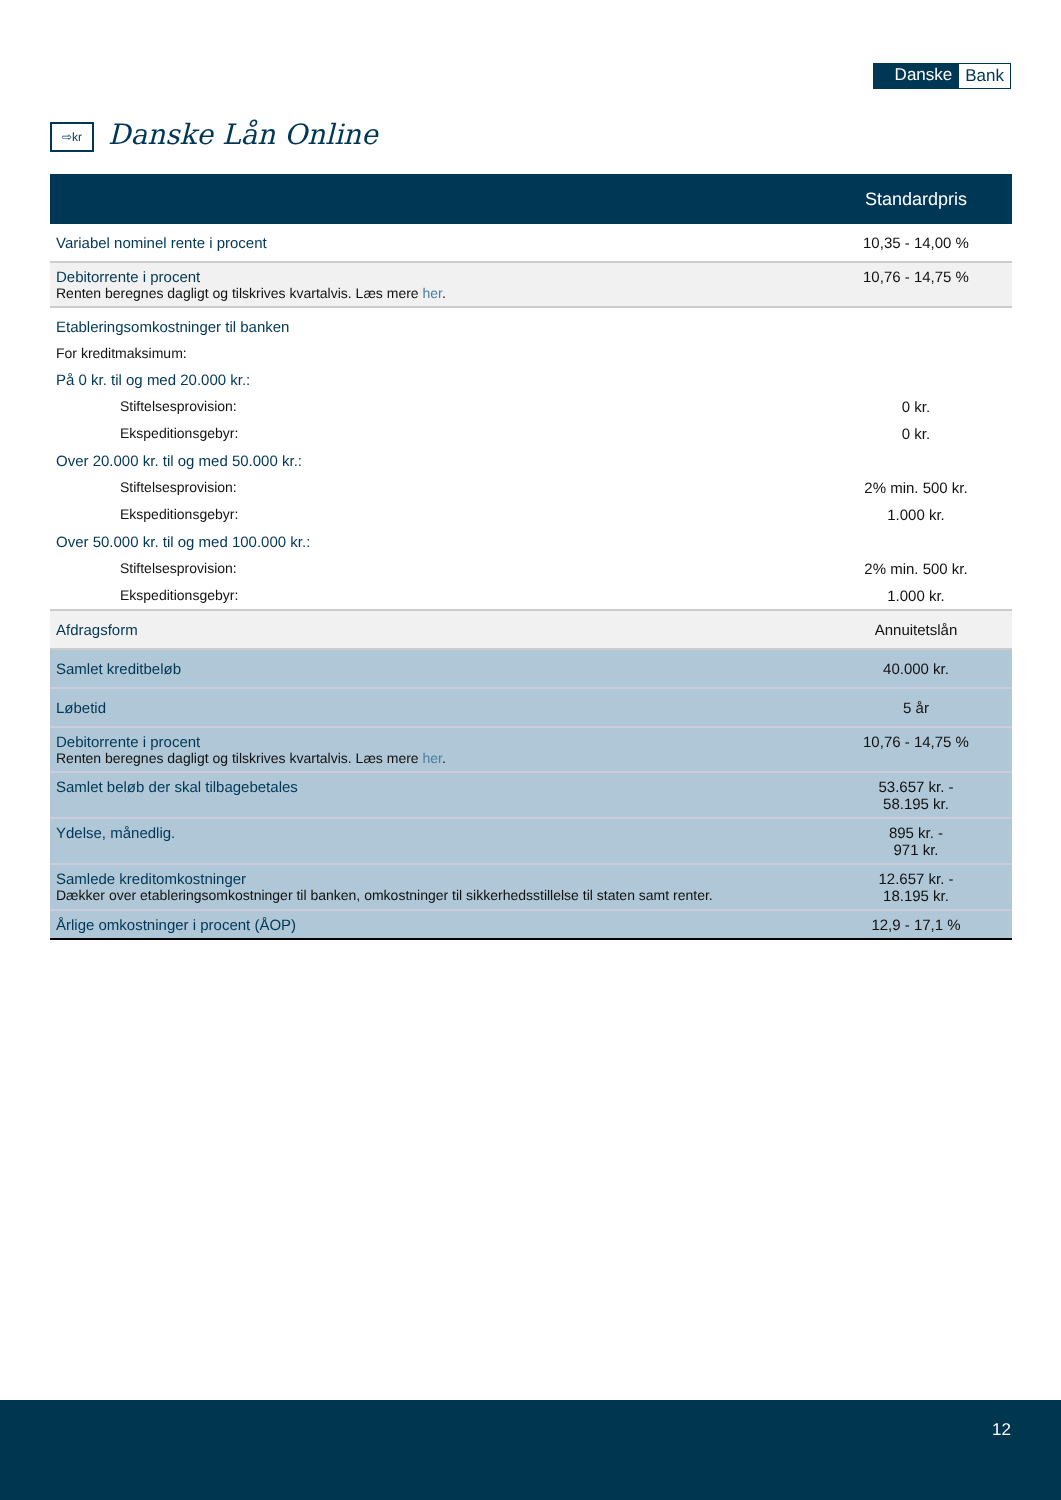Danske Bank
⇨kr Danske Lån Online
| | Standardpris |
| --- | --- |
| Variabel nominel rente i procent | 10,35 - 14,00 % |
| Debitorrente i procent Renten beregnes dagligt og tilskrives kvartalvis. Læs mere her . | 10,76 - 14,75 % |
| Etableringsomkostninger til banken | |
| For kreditmaksimum: | |
| På 0 kr. til og med 20.000 kr.: | |
| Stiftelsesprovision: | 0 kr. |
| Ekspeditionsgebyr: | 0 kr. |
| Over 20.000 kr. til og med 50.000 kr.: | |
| Stiftelsesprovision: | 2% min. 500 kr. |
| Ekspeditionsgebyr: | 1.000 kr. |
| Over 50.000 kr. til og med 100.000 kr.: | |
| Stiftelsesprovision: | 2% min. 500 kr. |
| Ekspeditionsgebyr: | 1.000 kr. |
| Afdragsform | Annuitetslån |
| Samlet kreditbeløb | 40.000 kr. |
| Løbetid | 5 år |
| Debitorrente i procent Renten beregnes dagligt og tilskrives kvartalvis. Læs mere her . | 10,76 - 14,75 % |
| Samlet beløb der skal tilbagebetales | 53.657 kr. - 58.195 kr. |
| Ydelse, månedlig. | 895 kr. - 971 kr. |
| Samlede kreditomkostninger Dækker over etableringsomkostninger til banken, omkostninger til sikkerhedsstillelse til staten samt renter. | 12.657 kr. - 18.195 kr. |
| Årlige omkostninger i procent (ÅOP) | 12,9 - 17,1 % |
12